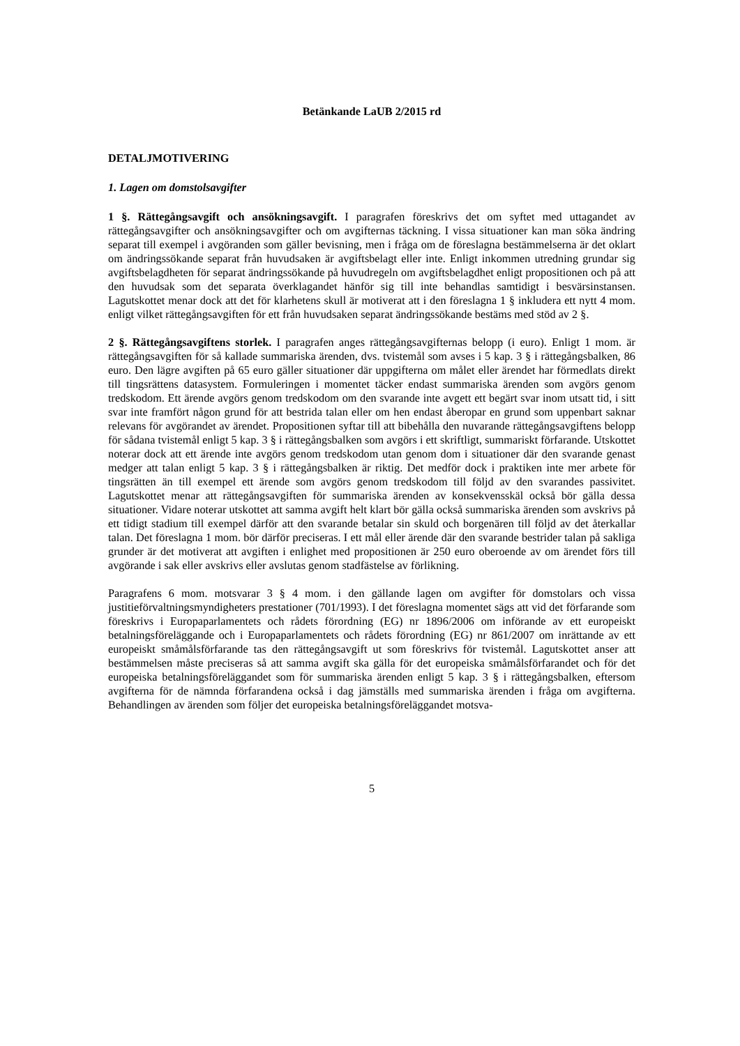Betänkande LaUB 2/2015 rd
DETALJMOTIVERING
1. Lagen om domstolsavgifter
1 §. Rättegångsavgift och ansökningsavgift. I paragrafen föreskrivs det om syftet med uttagandet av rättegångsavgifter och ansökningsavgifter och om avgifternas täckning. I vissa situationer kan man söka ändring separat till exempel i avgöranden som gäller bevisning, men i fråga om de föreslagna bestämmelserna är det oklart om ändringssökande separat från huvudsaken är avgiftsbelagt eller inte. Enligt inkommen utredning grundar sig avgiftsbelagdheten för separat ändringssökande på huvudregeln om avgiftsbelagdhet enligt propositionen och på att den huvudsak som det separata överklagandet hänför sig till inte behandlas samtidigt i besvärsinstansen. Lagutskottet menar dock att det för klarhetens skull är motiverat att i den föreslagna 1 § inkludera ett nytt 4 mom. enligt vilket rättegångsavgiften för ett från huvudsaken separat ändringssökande bestäms med stöd av 2 §.
2 §. Rättegångsavgiftens storlek. I paragrafen anges rättegångsavgifternas belopp (i euro). Enligt 1 mom. är rättegångsavgiften för så kallade summariska ärenden, dvs. tvistemål som avses i 5 kap. 3 § i rättegångsbalken, 86 euro. Den lägre avgiften på 65 euro gäller situationer där uppgifterna om målet eller ärendet har förmedlats direkt till tingsrättens datasystem. Formuleringen i momentet täcker endast summariska ärenden som avgörs genom tredskodom. Ett ärende avgörs genom tredskodom om den svarande inte avgett ett begärt svar inom utsatt tid, i sitt svar inte framfört någon grund för att bestrida talan eller om hen endast åberopar en grund som uppenbart saknar relevans för avgörandet av ärendet. Propositionen syftar till att bibehålla den nuvarande rättegångsavgiftens belopp för sådana tvistemål enligt 5 kap. 3 § i rättegångsbalken som avgörs i ett skriftligt, summariskt förfarande. Utskottet noterar dock att ett ärende inte avgörs genom tredskodom utan genom dom i situationer där den svarande genast medger att talan enligt 5 kap. 3 § i rättegångsbalken är riktig. Det medför dock i praktiken inte mer arbete för tingsrätten än till exempel ett ärende som avgörs genom tredskodom till följd av den svarandes passivitet. Lagutskottet menar att rättegångsavgiften för summariska ärenden av konsekvensskäl också bör gälla dessa situationer. Vidare noterar utskottet att samma avgift helt klart bör gälla också summariska ärenden som avskrivs på ett tidigt stadium till exempel därför att den svarande betalar sin skuld och borgenären till följd av det återkallar talan. Det föreslagna 1 mom. bör därför preciseras. I ett mål eller ärende där den svarande bestrider talan på sakliga grunder är det motiverat att avgiften i enlighet med propositionen är 250 euro oberoende av om ärendet förs till avgörande i sak eller avskrivs eller avslutas genom stadfästelse av förlikning.
Paragrafens 6 mom. motsvarar 3 § 4 mom. i den gällande lagen om avgifter för domstolars och vissa justitieförvaltningsmyndigheters prestationer (701/1993). I det föreslagna momentet sägs att vid det förfarande som föreskrivs i Europaparlamentets och rådets förordning (EG) nr 1896/2006 om införande av ett europeiskt betalningsföreläggande och i Europaparlamentets och rådets förordning (EG) nr 861/2007 om inrättande av ett europeiskt småmålsförfarande tas den rättegångsavgift ut som föreskrivs för tvistemål. Lagutskottet anser att bestämmelsen måste preciseras så att samma avgift ska gälla för det europeiska småmålsförfarandet och för det europeiska betalningsföreläggandet som för summariska ärenden enligt 5 kap. 3 § i rättegångsbalken, eftersom avgifterna för de nämnda förfarandena också i dag jämställs med summariska ärenden i fråga om avgifterna. Behandlingen av ärenden som följer det europeiska betalningsföreläggandet motsva-
5